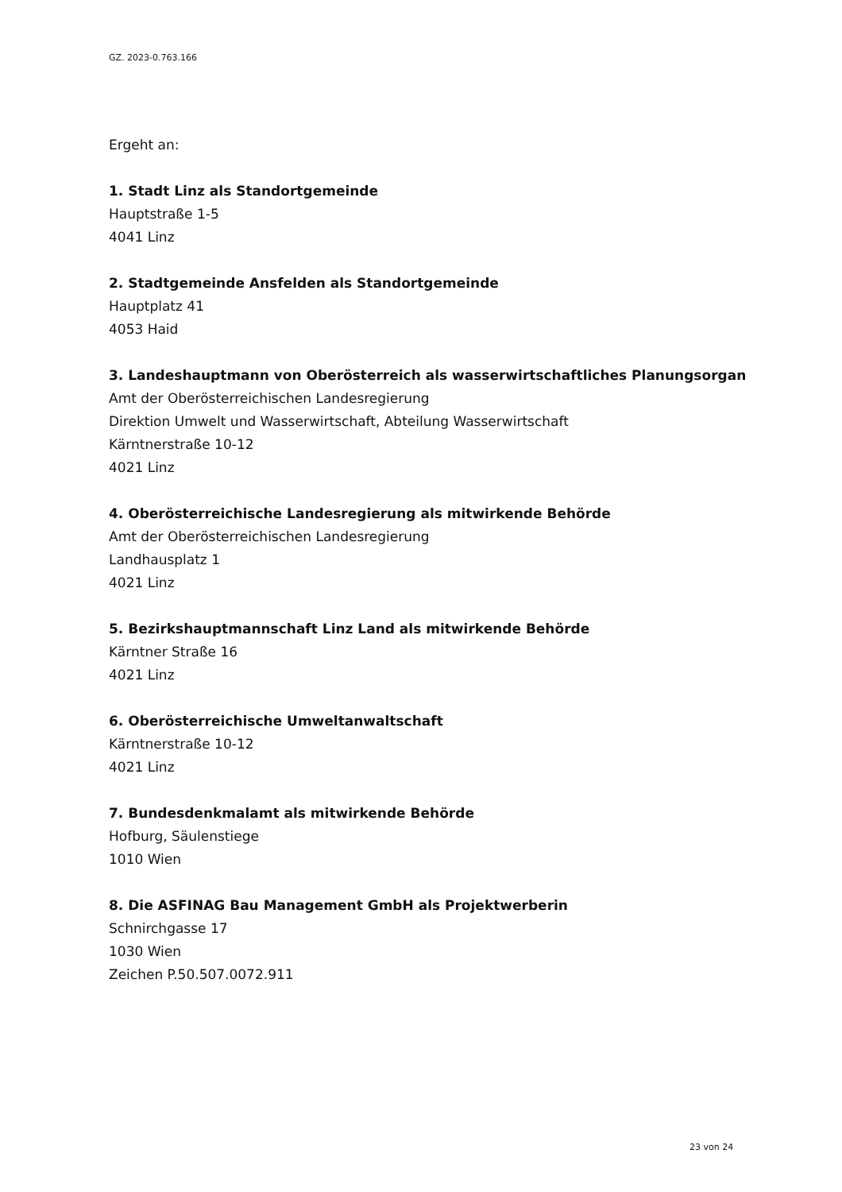GZ. 2023-0.763.166
Ergeht an:
1. Stadt Linz als Standortgemeinde
Hauptstraße 1-5
4041 Linz
2. Stadtgemeinde Ansfelden als Standortgemeinde
Hauptplatz 41
4053 Haid
3. Landeshauptmann von Oberösterreich als wasserwirtschaftliches Planungsorgan
Amt der Oberösterreichischen Landesregierung
Direktion Umwelt und Wasserwirtschaft, Abteilung Wasserwirtschaft
Kärntnerstraße 10-12
4021 Linz
4. Oberösterreichische Landesregierung als mitwirkende Behörde
Amt der Oberösterreichischen Landesregierung
Landhausplatz 1
4021 Linz
5. Bezirkshauptmannschaft Linz Land als mitwirkende Behörde
Kärntner Straße 16
4021 Linz
6. Oberösterreichische Umweltanwaltschaft
Kärntnerstraße 10-12
4021 Linz
7. Bundesdenkmalamt als mitwirkende Behörde
Hofburg, Säulenstiege
1010 Wien
8. Die ASFINAG Bau Management GmbH als Projektwerberin
Schnirchgasse 17
1030 Wien
Zeichen P.50.507.0072.911
23 von 24